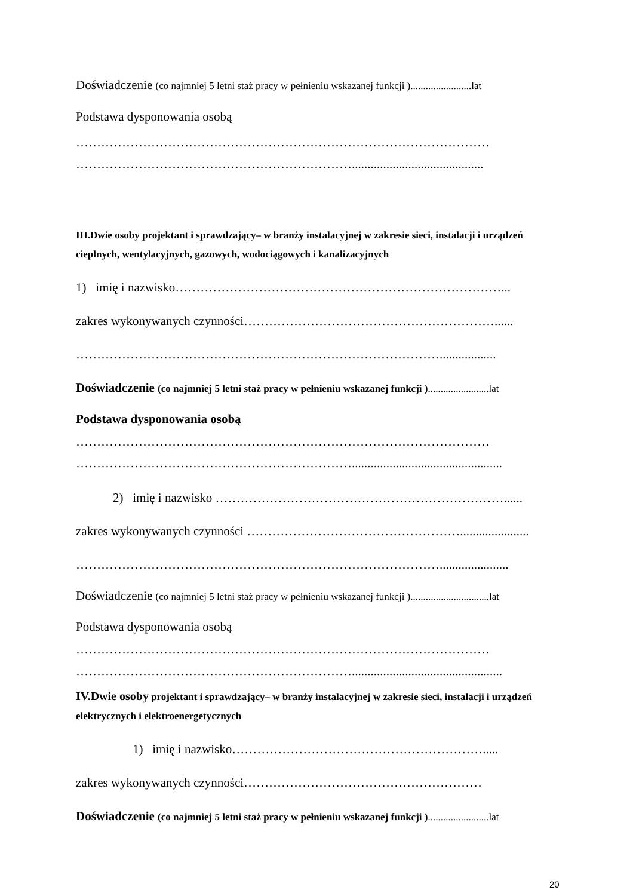Doświadczenie (co najmniej 5 letni staż pracy w pełnieniu wskazanej funkcji )........................lat
Podstawa dysponowania osobą
………………………………………………………………………………………
…………………………………………………………..........................................
III.Dwie osoby projektant i sprawdzający– w branży instalacyjnej w zakresie sieci, instalacji i urządzeń cieplnych, wentylacyjnych, gazowych, wodociągowych i kanalizacyjnych
1) imię i nazwisko……………………………………………………………………...
zakres wykonywanych czynności……………………………………………………......
……………………………………………………………………………..................
Doświadczenie (co najmniej 5 letni staż pracy w pełnieniu wskazanej funkcji )........................lat
Podstawa dysponowania osobą
………………………………………………………………………………………
…………………………………………………………................................................
2) imię i nazwisko ……………………………………………………………......
zakres wykonywanych czynności ……………………………………………......................
……………………………………………………………………………......................
Doświadczenie (co najmniej 5 letni staż pracy w pełnieniu wskazanej funkcji )...............................lat
Podstawa dysponowania osobą
………………………………………………………………………………………
…………………………………………………………................................................
IV.Dwie osoby projektant i sprawdzający– w branży instalacyjnej w zakresie sieci, instalacji i urządzeń elektrycznych i elektroenergetycznych
1) imię i nazwisko…………………………………………………….....
zakres wykonywanych czynności…………………………………………………
Doświadczenie (co najmniej 5 letni staż pracy w pełnieniu wskazanej funkcji )........................lat
20